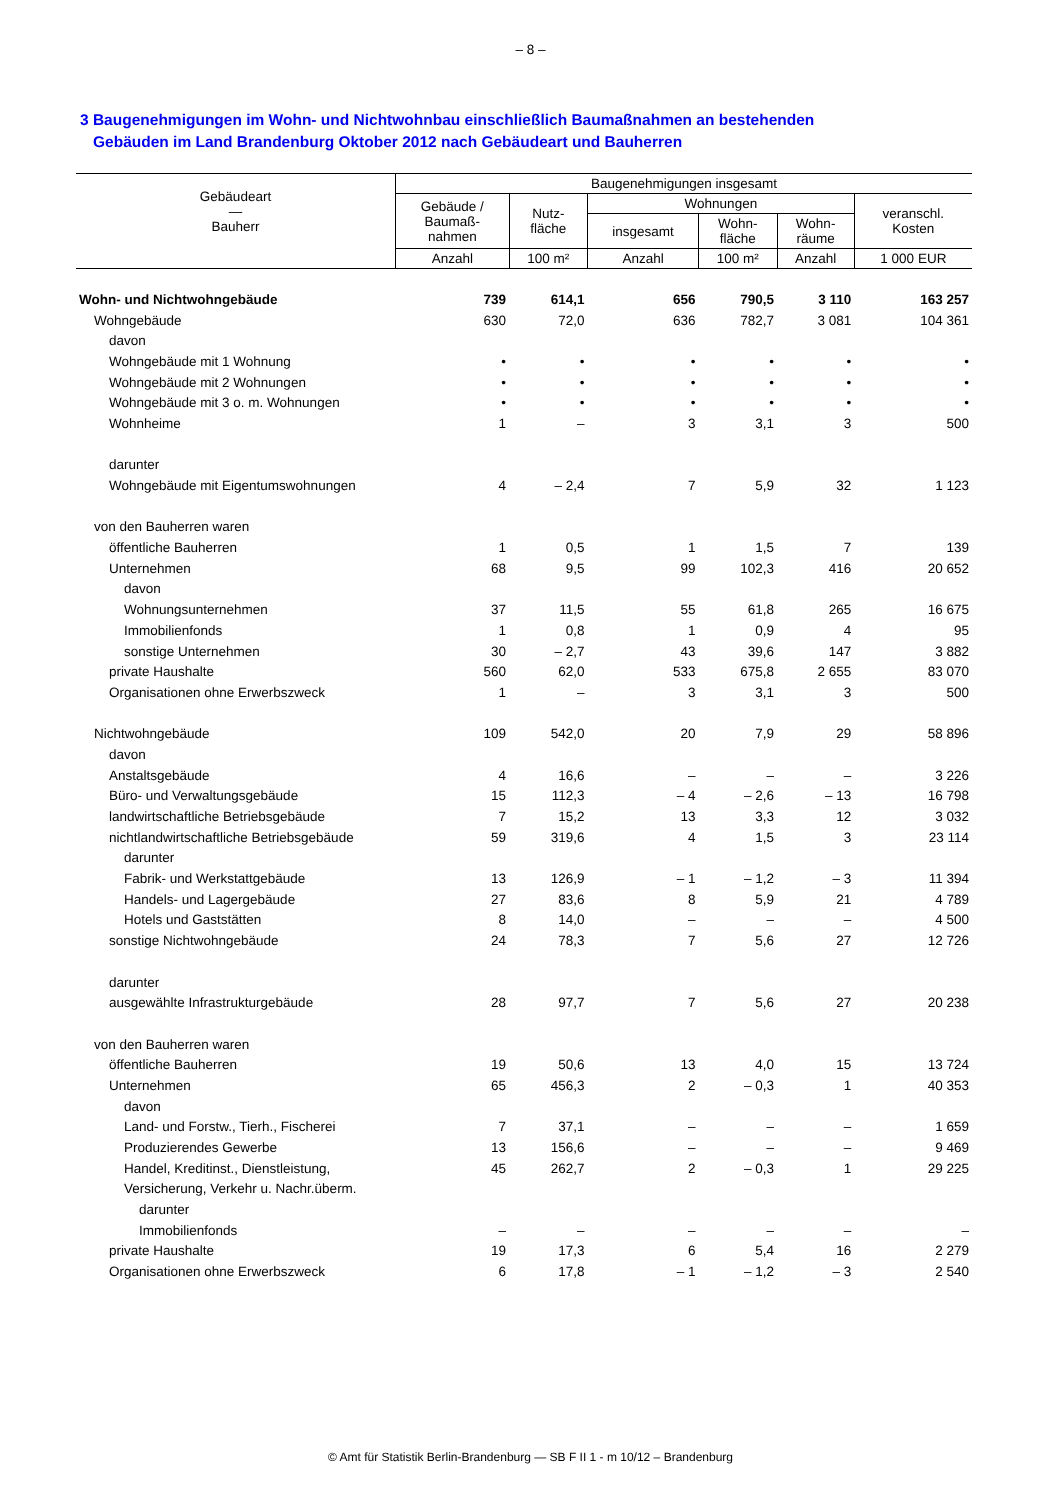– 8 –
3 Baugenehmigungen im Wohn- und Nichtwohnbau einschließlich Baumaßnahmen an bestehenden
Gebäuden im Land Brandenburg Oktober 2012 nach Gebäudeart und Bauherren
| Gebäudeart — Bauherr | Baugenehmigungen insgesamt | | | | | |
| --- | --- | --- | --- | --- | --- | --- |
| | Gebäude / Baumaß- nahmen | Nutz- fläche | Wohnungen | | | veranschl. Kosten |
| | | | insgesamt | Wohn- fläche | Wohn- räume | |
| | Anzahl | 100 m² | Anzahl | 100 m² | Anzahl | 1 000 EUR |
| Wohn- und Nichtwohngebäude | 739 | 614,1 | 656 | 790,5 | 3 110 | 163 257 |
| Wohngebäude | 630 | 72,0 | 636 | 782,7 | 3 081 | 104 361 |
| davon | | | | | | |
| Wohngebäude mit 1 Wohnung | • | • | • | • | • | • |
| Wohngebäude mit 2 Wohnungen | • | • | • | • | • | • |
| Wohngebäude mit 3 o. m. Wohnungen | • | • | • | • | • | • |
| Wohnheime | 1 | – | 3 | 3,1 | 3 | 500 |
| darunter | | | | | | |
| Wohngebäude mit Eigentumswohnungen | 4 | – 2,4 | 7 | 5,9 | 32 | 1 123 |
| von den Bauherren waren | | | | | | |
| öffentliche Bauherren | 1 | 0,5 | 1 | 1,5 | 7 | 139 |
| Unternehmen | 68 | 9,5 | 99 | 102,3 | 416 | 20 652 |
| davon | | | | | | |
| Wohnungsunternehmen | 37 | 11,5 | 55 | 61,8 | 265 | 16 675 |
| Immobilienfonds | 1 | 0,8 | 1 | 0,9 | 4 | 95 |
| sonstige Unternehmen | 30 | – 2,7 | 43 | 39,6 | 147 | 3 882 |
| private Haushalte | 560 | 62,0 | 533 | 675,8 | 2 655 | 83 070 |
| Organisationen ohne Erwerbszweck | 1 | – | 3 | 3,1 | 3 | 500 |
| Nichtwohngebäude | 109 | 542,0 | 20 | 7,9 | 29 | 58 896 |
| davon | | | | | | |
| Anstaltsgebäude | 4 | 16,6 | – | – | – | 3 226 |
| Büro- und Verwaltungsgebäude | 15 | 112,3 | – 4 | – 2,6 | – 13 | 16 798 |
| landwirtschaftliche Betriebsgebäude | 7 | 15,2 | 13 | 3,3 | 12 | 3 032 |
| nichtlandwirtschaftliche Betriebsgebäude | 59 | 319,6 | 4 | 1,5 | 3 | 23 114 |
| darunter | | | | | | |
| Fabrik- und Werkstattgebäude | 13 | 126,9 | – 1 | – 1,2 | – 3 | 11 394 |
| Handels- und Lagergebäude | 27 | 83,6 | 8 | 5,9 | 21 | 4 789 |
| Hotels und Gaststätten | 8 | 14,0 | – | – | – | 4 500 |
| sonstige Nichtwohngebäude | 24 | 78,3 | 7 | 5,6 | 27 | 12 726 |
| darunter | | | | | | |
| ausgewählte Infrastrukturgebäude | 28 | 97,7 | 7 | 5,6 | 27 | 20 238 |
| von den Bauherren waren | | | | | | |
| öffentliche Bauherren | 19 | 50,6 | 13 | 4,0 | 15 | 13 724 |
| Unternehmen | 65 | 456,3 | 2 | – 0,3 | 1 | 40 353 |
| davon | | | | | | |
| Land- und Forstw., Tierh., Fischerei | 7 | 37,1 | – | – | – | 1 659 |
| Produzierendes Gewerbe | 13 | 156,6 | – | – | – | 9 469 |
| Handel, Kreditinst., Dienstleistung, | 45 | 262,7 | 2 | – 0,3 | 1 | 29 225 |
| Versicherung, Verkehr u. Nachr.überm. | | | | | | |
| darunter | | | | | | |
| Immobilienfonds | – | – | – | – | – | – |
| private Haushalte | 19 | 17,3 | 6 | 5,4 | 16 | 2 279 |
| Organisationen ohne Erwerbszweck | 6 | 17,8 | – 1 | – 1,2 | – 3 | 2 540 |
© Amt für Statistik Berlin-Brandenburg — SB F II 1 - m 10/12 – Brandenburg